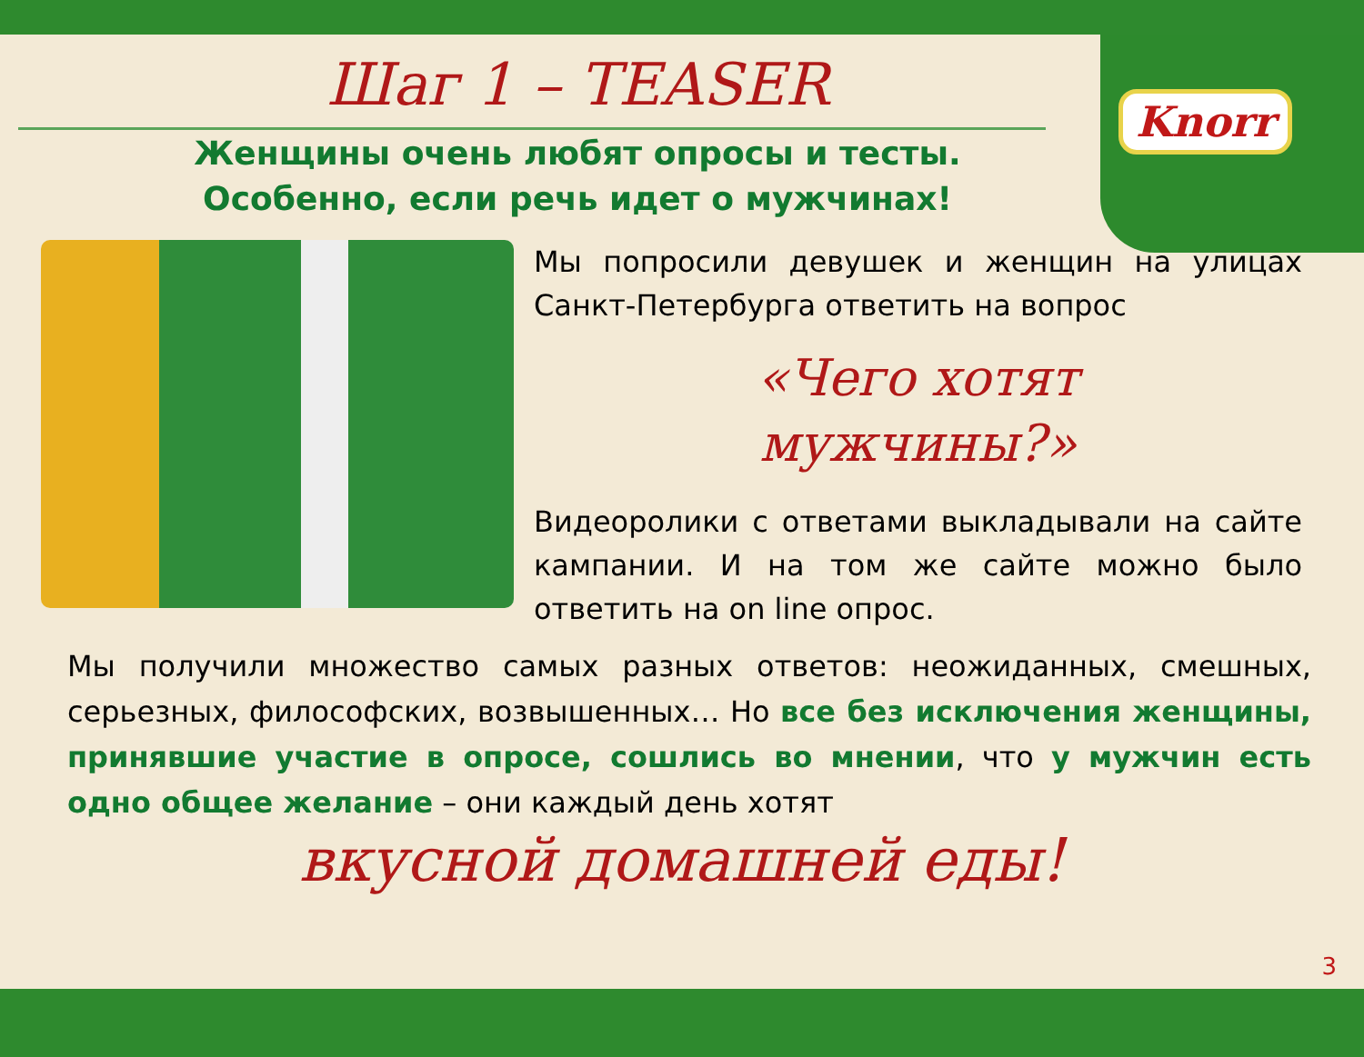Knorr
Шаг 1 – TEASER
Женщины очень любят опросы и тесты.
Особенно, если речь идет о мужчинах!
Мы попросили девушек и женщин на улицах Санкт-Петербурга ответить на вопрос
«Чего хотят
мужчины?»
Видеоролики с ответами выкладывали на сайте кампании. И на том же сайте можно было ответить на on line опрос.
Мы получили множество самых разных ответов: неожиданных, смешных, серьезных, философских, возвышенных… Но все без исключения женщины, принявшие участие в опросе, сошлись во мнении, что у мужчин есть одно общее желание – они каждый день хотят
вкусной домашней еды!
3